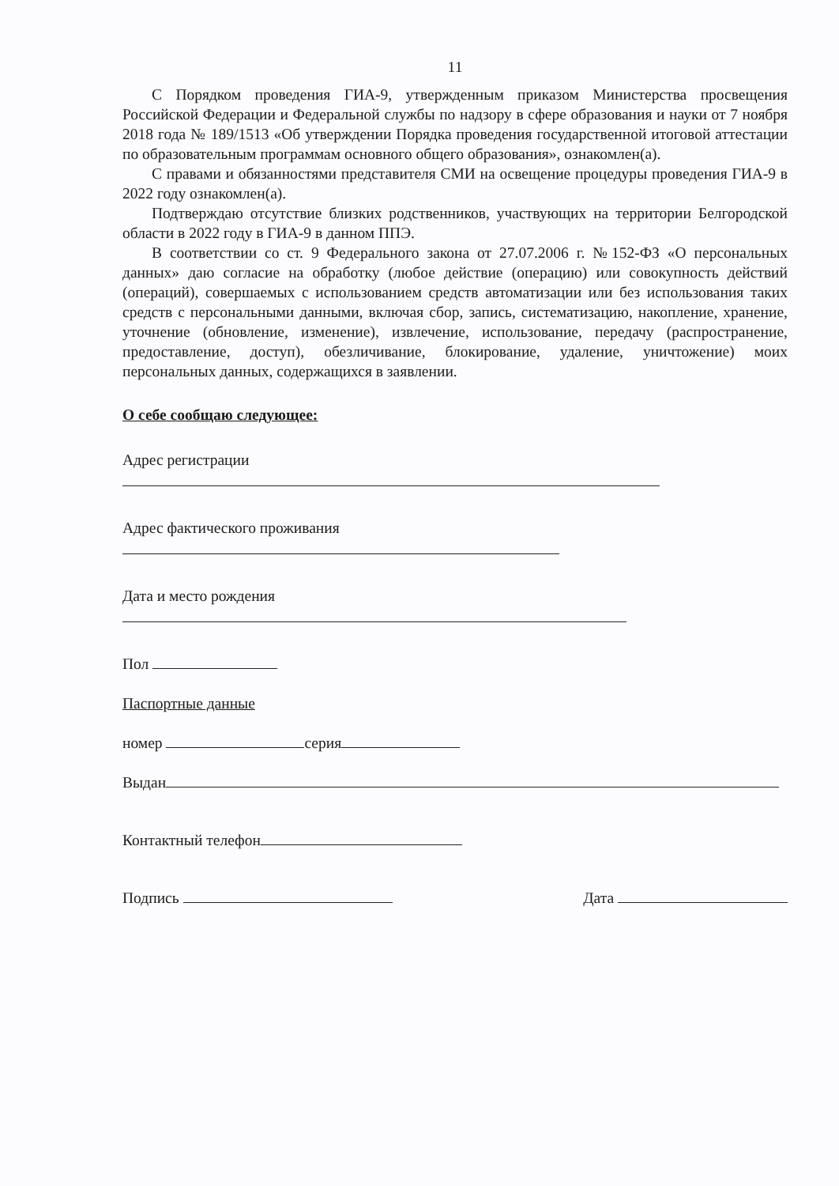11
С Порядком проведения ГИА-9, утвержденным приказом Министерства просвещения Российской Федерации и Федеральной службы по надзору в сфере образования и науки от 7 ноября 2018 года № 189/1513 «Об утверждении Порядка проведения государственной итоговой аттестации по образовательным программам основного общего образования», ознакомлен(а).
С правами и обязанностями представителя СМИ на освещение процедуры проведения ГИА-9 в 2022 году ознакомлен(а).
Подтверждаю отсутствие близких родственников, участвующих на территории Белгородской области в 2022 году в ГИА-9 в данном ППЭ.
В соответствии со ст. 9 Федерального закона от 27.07.2006 г. №152-ФЗ «О персональных данных» даю согласие на обработку (любое действие (операцию) или совокупность действий (операций), совершаемых с использованием средств автоматизации или без использования таких средств с персональными данными, включая сбор, запись, систематизацию, накопление, хранение, уточнение (обновление, изменение), извлечение, использование, передачу (распространение, предоставление, доступ), обезличивание, блокирование, удаление, уничтожение) моих персональных данных, содержащихся в заявлении.
О себе сообщаю следующее:
Адрес регистрации
Адрес фактического проживания
Дата и место рождения
Пол
Паспортные данные
номер серия
Выдан
Контактный телефон
Подпись Дата